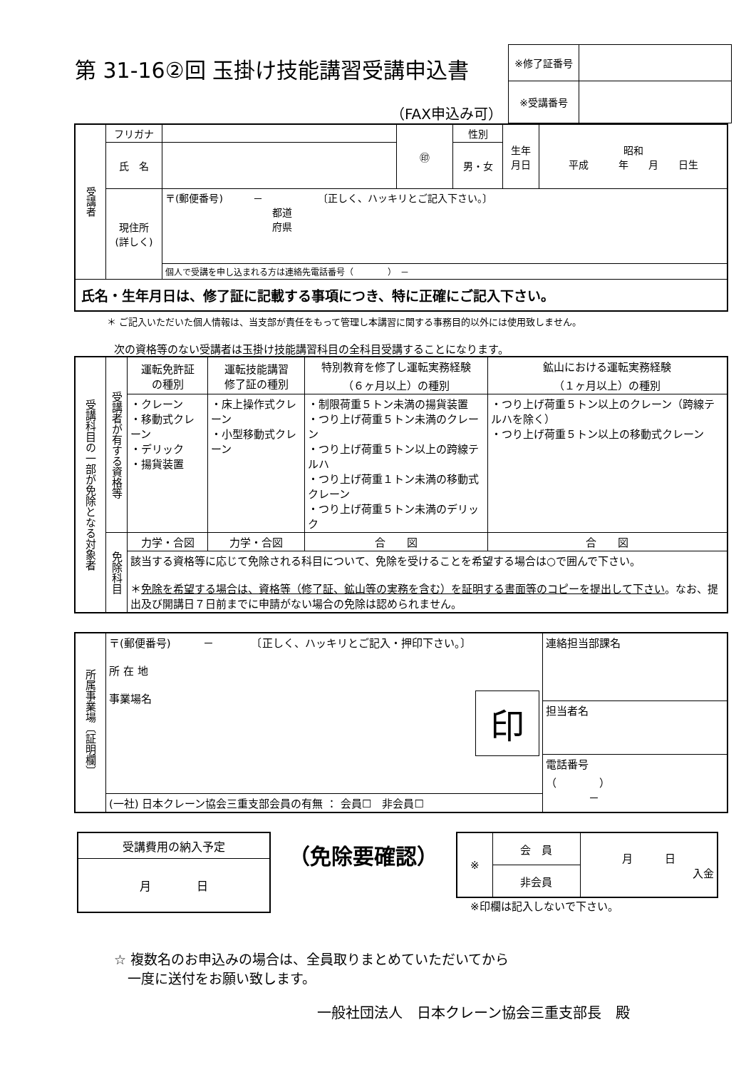第 31-16②回 玉掛け技能講習受講申込書
（FAX申込み可）
| ※修了証番号 | |
| ※受講番号 | |
| 受講者 | フリガナ | | ㊞ | 性別 | 生年 月日 | 昭和 平成 年 月 日生 |
| | 氏 名 | | | 男・女 | | |
| | 現住所 (詳しく) | 〒(郵便番号) － 〔正しく、ハッキリとご記入下さい。〕 都道 府県 | | | | |
| | | 個人で受講を申し込まれる方は連絡先電話番号（ ） － | | | | |
| 氏名・生年月日は、修了証に記載する事項につき、特に正確にご記入下さい。 | | | | | | |
＊ ご記入いただいた個人情報は、当支部が責任をもって管理し本講習に関する事務目的以外には使用致しません。
次の資格等のない受講者は玉掛け技能講習科目の全科目受講することになります。
| 受講科目の一部が免除となる対象者 | 受講者が有する資格等 | 運転免許証 の種別 | 運転技能講習 修了証の種別 | 特別教育を修了し運転実務経験 （６ヶ月以上）の種別 | 鉱山における運転実務経験 （１ヶ月以上）の種別 |
| | | ・クレーン ・移動式クレーン ・デリック ・揚貨装置 | ・床上操作式クレーン ・小型移動式クレーン | ・制限荷重５トン未満の揚貨装置 ・つり上げ荷重５トン未満のクレーン ・つり上げ荷重５トン以上の跨線テルハ ・つり上げ荷重１トン未満の移動式クレーン ・つり上げ荷重５トン未満のデリック | ・つり上げ荷重５トン以上のクレーン（跨線テルハを除く） ・つり上げ荷重５トン以上の移動式クレーン |
| | 免除科目 | 力学・合図 | 力学・合図 | 合 図 | 合 図 |
| | | 該当する資格等に応じて免除される科目について、免除を受けることを希望する場合は○で囲んで下さい。 ＊ 免除を希望する場合は、資格等（修了証、鉱山等の実務を含む）を証明する書面等のコピーを提出して下さい 。なお、提出及び開講日７日前までに申請がない場合の免除は認められません。 | | | |
| 所属事業場〔証明欄〕 | 〒(郵便番号) － 〔正しく、ハッキリとご記入・押印下さい。〕 所 在 地 事業場名 印 | 連絡担当部課名 |
| | | 担当者名 |
| | | 電話番号 （ ） － |
| | (一社) 日本クレーン協会三重支部会員の有無 ： 会員☐ 非会員☐ | |
| 受講費用の納入予定 |
| 月 日 |
（免除要確認）
| ※ | 会 員 | 月 日 入金 |
| | 非会員 | |
※印欄は記入しないで下さい。
☆ 複数名のお申込みの場合は、全員取りまとめていただいてから
　一度に送付をお願い致します。
一般社団法人　日本クレーン協会三重支部長　殿